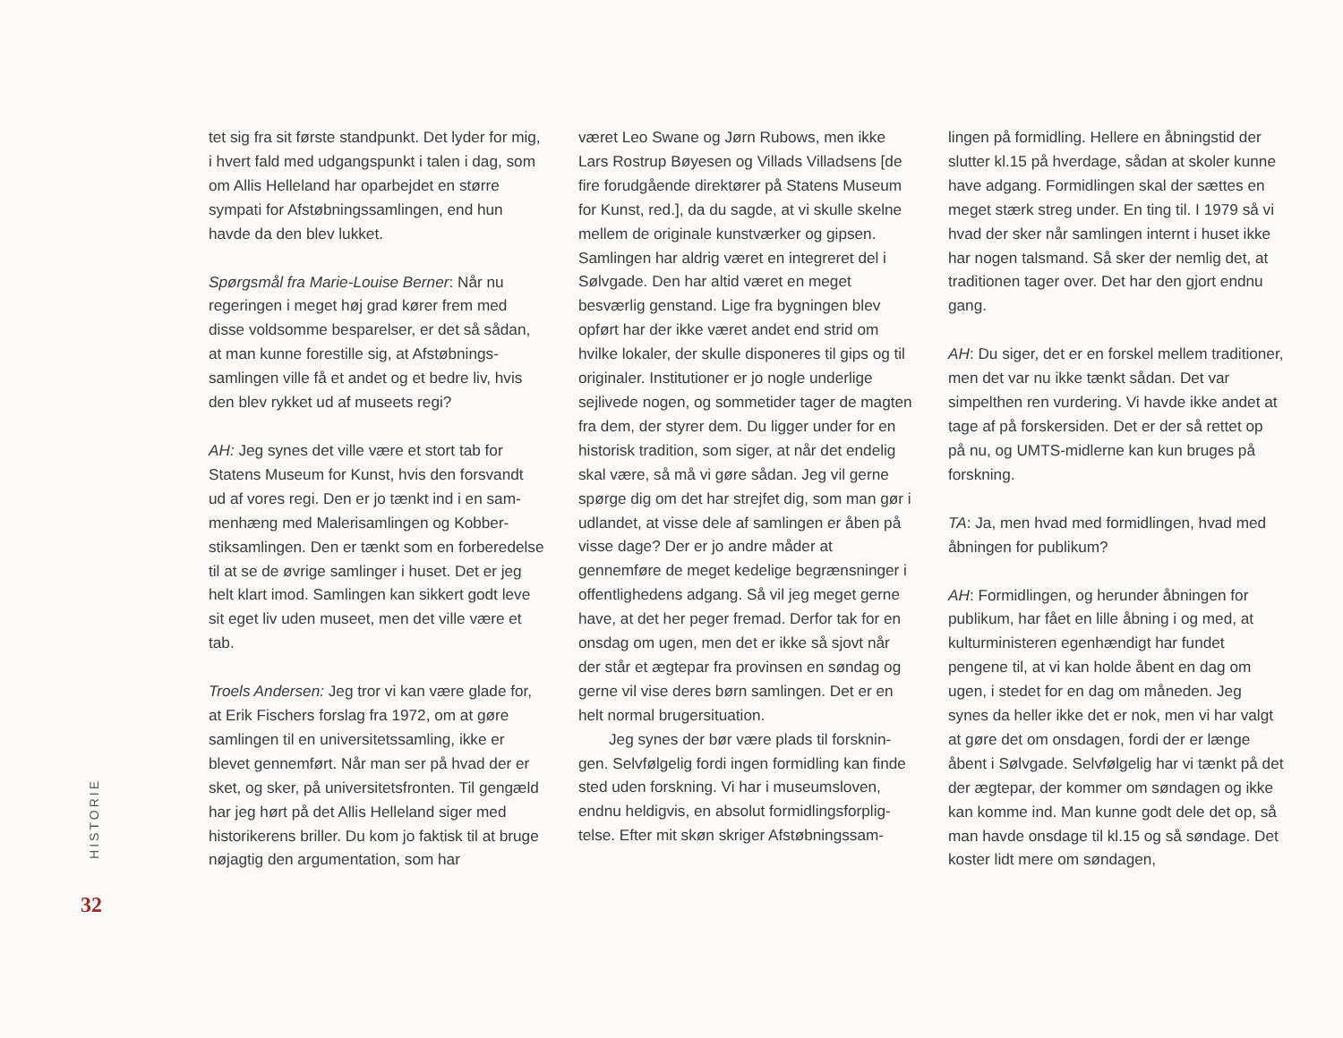HISTORIE
tet sig fra sit første standpunkt. Det lyder for mig, i hvert fald med udgangspunkt i talen i dag, som om Allis Helleland har oparbejdet en større sympati for Afstøbningssamlingen, end hun havde da den blev lukket.
Spørgsmål fra Marie-Louise Berner: Når nu regeringen i meget høj grad kører frem med disse voldsomme besparelser, er det så sådan, at man kunne forestille sig, at Afstøbnings­samlingen ville få et andet og et bedre liv, hvis den blev rykket ud af museets regi?
AH: Jeg synes det ville være et stort tab for Statens Museum for Kunst, hvis den forsvandt ud af vores regi. Den er jo tænkt ind i en sam­menhæng med Malerisamlingen og Kobber­stiksamlingen. Den er tænkt som en forbere­delse til at se de øvrige samlinger i huset. Det er jeg helt klart imod. Samlingen kan sikkert godt leve sit eget liv uden museet, men det ville være et tab.
Troels Andersen: Jeg tror vi kan være glade for, at Erik Fischers forslag fra 1972, om at gøre samlingen til en universitetssamling, ikke er blevet gennemført. Når man ser på hvad der er sket, og sker, på universitetsfronten. Til gen­gæld har jeg hørt på det Allis Helleland siger med historikerens briller. Du kom jo faktisk til at bruge nøjagtig den argumentation, som har
været Leo Swane og Jørn Rubows, men ikke Lars Rostrup Bøyesen og Villads Villadsens [de fire forudgående direktører på Statens Mu­seum for Kunst, red.], da du sagde, at vi skulle skelne mellem de originale kunstværker og gipsen. Samlingen har aldrig været en inte­greret del i Sølvgade. Den har altid været en meget besværlig genstand. Lige fra bygningen blev opført har der ikke været andet end strid om hvilke lokaler, der skulle disponeres til gips og til originaler. Institutioner er jo nogle un­derlige sejlivede nogen, og sommetider tager de magten fra dem, der styrer dem. Du ligger under for en historisk tradition, som siger, at når det endelig skal være, så må vi gøre sådan. Jeg vil gerne spørge dig om det har strejfet dig, som man gør i udlandet, at visse dele af samlingen er åben på visse dage? Der er jo andre måder at gennemføre de meget kede­lige begrænsninger i offentlighedens adgang. Så vil jeg meget gerne have, at det her peger fremad. Derfor tak for en onsdag om ugen, men det er ikke så sjovt når der står et ægte­par fra provinsen en søndag og gerne vil vise deres børn samlingen. Det er en helt normal brugersituation.
Jeg synes der bør være plads til forsknin­gen. Selvfølgelig fordi ingen formidling kan fin­de sted uden forskning. Vi har i museumsloven, endnu heldigvis, en absolut formidlingsforplig­telse. Efter mit skøn skriger Afstøbningssam-
lingen på formidling. Hellere en åbningstid der slutter kl.15 på hverdage, sådan at skoler kunne have adgang. Formidlingen skal der sættes en meget stærk streg under. En ting til. I 1979 så vi hvad der sker når samlingen internt i huset ikke har nogen talsmand. Så sker der nemlig det, at traditionen tager over. Det har den gjort endnu gang.
AH: Du siger, det er en forskel mellem traditio­ner, men det var nu ikke tænkt sådan. Det var simpelthen ren vurdering. Vi havde ikke andet at tage af på forskersiden. Det er der så rettet op på nu, og UMTS-midlerne kan kun bruges på forskning.
TA: Ja, men hvad med formidlingen, hvad med åbningen for publikum?
AH: Formidlingen, og herunder åbningen for publikum, har fået en lille åbning i og med, at kulturministeren egenhændigt har fundet pengene til, at vi kan holde åbent en dag om ugen, i stedet for en dag om måneden. Jeg synes da heller ikke det er nok, men vi har valgt at gøre det om onsdagen, fordi der er længe åbent i Sølvgade. Selvfølgelig har vi tænkt på det der ægtepar, der kommer om søndagen og ikke kan komme ind. Man kunne godt dele det op, så man havde onsdage til kl.15 og så søndage. Det koster lidt mere om søndagen,
32